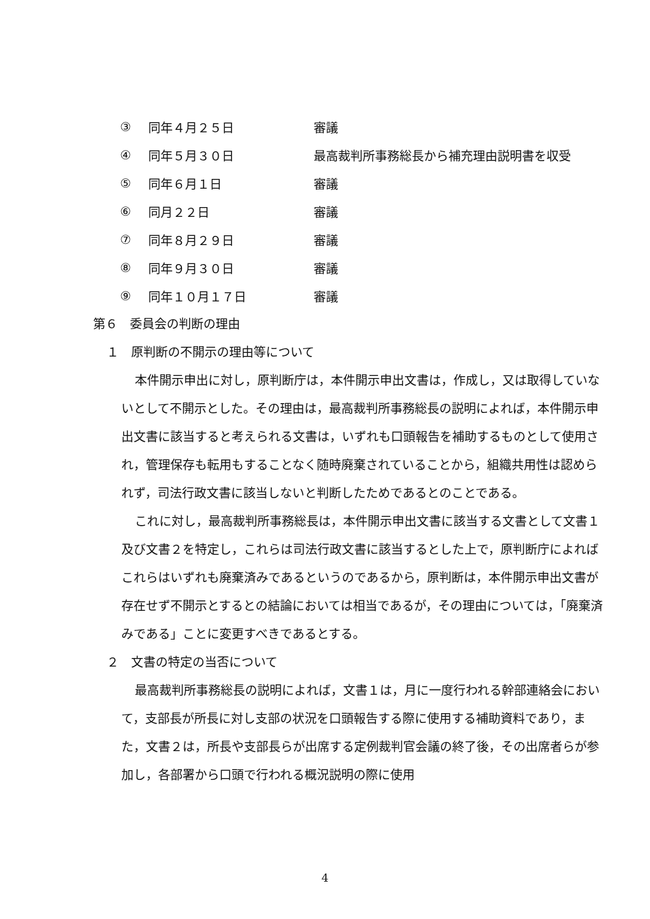③ 同年４月２５日 審議
④ 同年５月３０日 最高裁判所事務総長から補充理由説明書を収受
⑤ 同年６月１日 審議
⑥ 同月２２日 審議
⑦ 同年８月２９日 審議
⑧ 同年９月３０日 審議
⑨ 同年１０月１７日 審議
第６　委員会の判断の理由
１　原判断の不開示の理由等について
本件開示申出に対し，原判断庁は，本件開示申出文書は，作成し，又は取得していないとして不開示とした。その理由は，最高裁判所事務総長の説明によれば，本件開示申出文書に該当すると考えられる文書は，いずれも口頭報告を補助するものとして使用され，管理保存も転用もすることなく随時廃棄されていることから，組織共用性は認められず，司法行政文書に該当しないと判断したためであるとのことである。
これに対し，最高裁判所事務総長は，本件開示申出文書に該当する文書として文書１及び文書２を特定し，これらは司法行政文書に該当するとした上で，原判断庁によればこれらはいずれも廃棄済みであるというのであるから，原判断は，本件開示申出文書が存在せず不開示とするとの結論においては相当であるが，その理由については，「廃棄済みである」ことに変更すべきであるとする。
２　文書の特定の当否について
最高裁判所事務総長の説明によれば，文書１は，月に一度行われる幹部連絡会において，支部長が所長に対し支部の状況を口頭報告する際に使用する補助資料であり，また，文書２は，所長や支部長らが出席する定例裁判官会議の終了後，その出席者らが参加し，各部署から口頭で行われる概況説明の際に使用
4